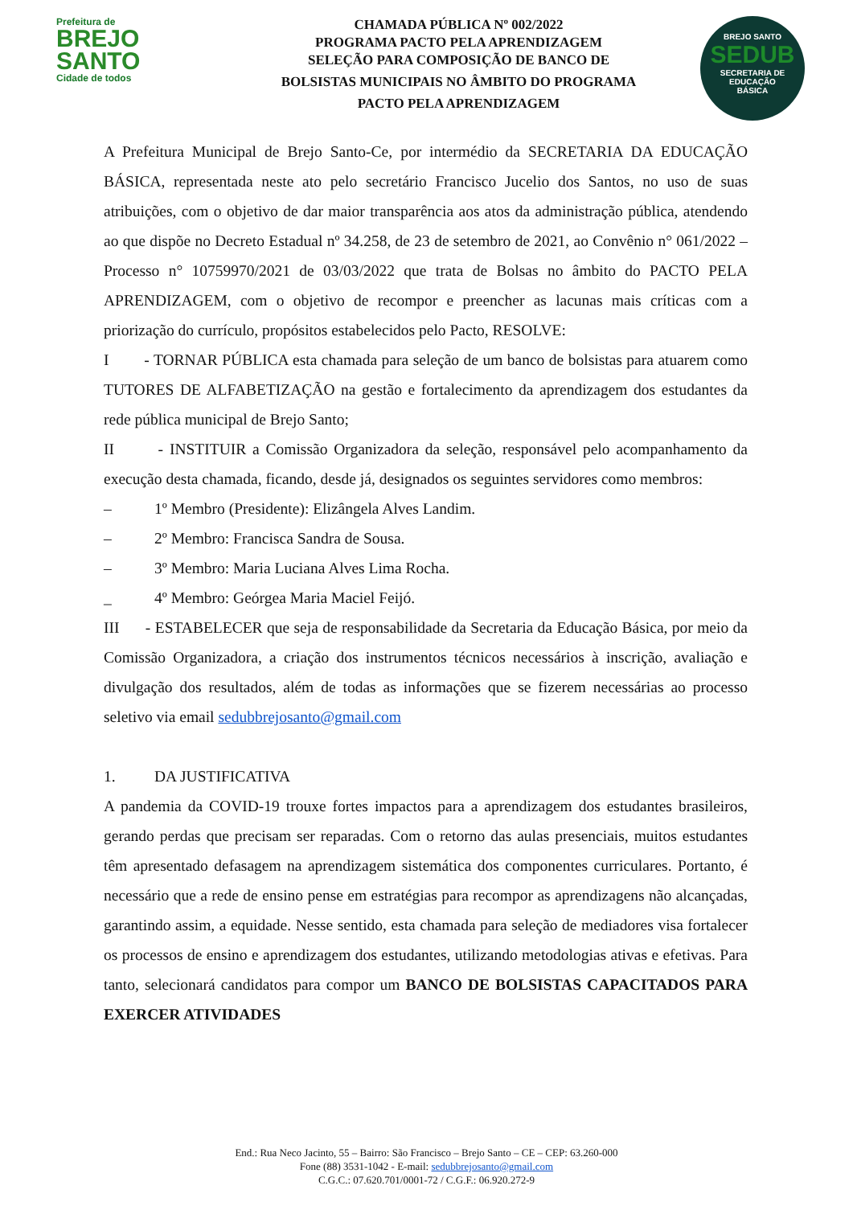Prefeitura de
BREJO
SANTO
Cidade de todos
CHAMADA PÚBLICA Nº 002/2022
PROGRAMA PACTO PELA APRENDIZAGEM
SELEÇÃO PARA COMPOSIÇÃO DE BANCO DE
BOLSISTAS MUNICIPAIS NO ÂMBITO DO PROGRAMA
PACTO PELA APRENDIZAGEM
BREJO SANTO
SEDUB
SECRETARIA DE
EDUCAÇÃO
BÁSICA
A Prefeitura Municipal de Brejo Santo-Ce, por intermédio da SECRETARIA DA EDUCAÇÃO BÁSICA, representada neste ato pelo secretário Francisco Jucelio dos Santos, no uso de suas atribuições, com o objetivo de dar maior transparência aos atos da administração pública, atendendo ao que dispõe no Decreto Estadual nº 34.258, de 23 de setembro de 2021, ao Convênio n° 061/2022 – Processo n° 10759970/2021 de 03/03/2022 que trata de Bolsas no âmbito do PACTO PELA APRENDIZAGEM, com o objetivo de recompor e preencher as lacunas mais críticas com a priorização do currículo, propósitos estabelecidos pelo Pacto, RESOLVE:
I - TORNAR PÚBLICA esta chamada para seleção de um banco de bolsistas para atuarem como TUTORES DE ALFABETIZAÇÃO na gestão e fortalecimento da aprendizagem dos estudantes da rede pública municipal de Brejo Santo;
II - INSTITUIR a Comissão Organizadora da seleção, responsável pelo acompanhamento da execução desta chamada, ficando, desde já, designados os seguintes servidores como membros:
– 1º Membro (Presidente): Elizângela Alves Landim.
– 2º Membro: Francisca Sandra de Sousa.
– 3º Membro: Maria Luciana Alves Lima Rocha.
_ 4º Membro: Geórgea Maria Maciel Feijó.
III - ESTABELECER que seja de responsabilidade da Secretaria da Educação Básica, por meio da Comissão Organizadora, a criação dos instrumentos técnicos necessários à inscrição, avaliação e divulgação dos resultados, além de todas as informações que se fizerem necessárias ao processo seletivo via email sedubbrejosanto@gmail.com
1. DA JUSTIFICATIVA
A pandemia da COVID-19 trouxe fortes impactos para a aprendizagem dos estudantes brasileiros, gerando perdas que precisam ser reparadas. Com o retorno das aulas presenciais, muitos estudantes têm apresentado defasagem na aprendizagem sistemática dos componentes curriculares. Portanto, é necessário que a rede de ensino pense em estratégias para recompor as aprendizagens não alcançadas, garantindo assim, a equidade. Nesse sentido, esta chamada para seleção de mediadores visa fortalecer os processos de ensino e aprendizagem dos estudantes, utilizando metodologias ativas e efetivas. Para tanto, selecionará candidatos para compor um BANCO DE BOLSISTAS CAPACITADOS PARA EXERCER ATIVIDADES
End.: Rua Neco Jacinto, 55 – Bairro: São Francisco – Brejo Santo – CE – CEP: 63.260-000
Fone (88) 3531-1042 - E-mail: sedubbrejosanto@gmail.com
C.G.C.: 07.620.701/0001-72 / C.G.F.: 06.920.272-9